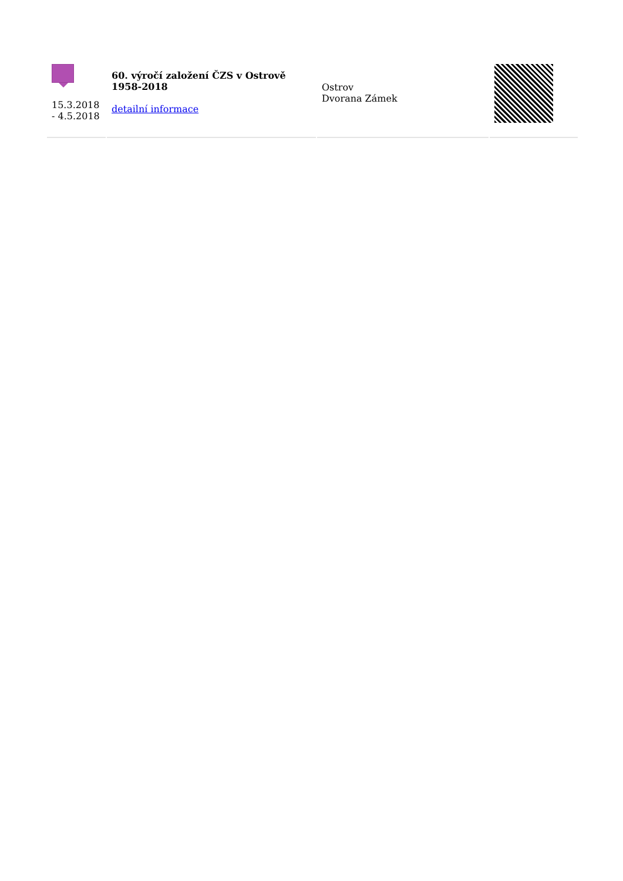| 15.3.2018 - 4.5.2018 | 60. výročí založení ČZS v Ostrově 1958-2018 detailní informace | Ostrov Dvorana Zámek | |